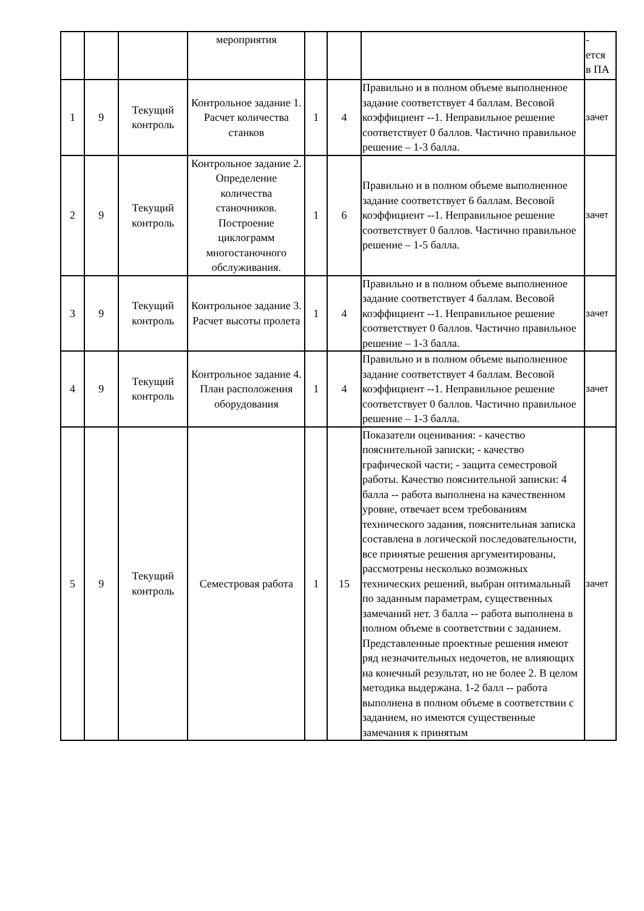| | | | мероприятия | | | | - ется в ПА |
| 1 | 9 | Текущий контроль | Контрольное задание 1. Расчет количества станков | 1 | 4 | Правильно и в полном объеме выполненное задание соответствует 4 баллам. Весовой коэффициент --1. Неправильное решение соответствует 0 баллов. Частично правильное решение – 1-3 балла. | зачет |
| 2 | 9 | Текущий контроль | Контрольное задание 2. Определение количества станочников. Построение циклограмм многостаночного обслуживания. | 1 | 6 | Правильно и в полном объеме выполненное задание соответствует 6 баллам. Весовой коэффициент --1. Неправильное решение соответствует 0 баллов. Частично правильное решение – 1-5 балла. | зачет |
| 3 | 9 | Текущий контроль | Контрольное задание 3. Расчет высоты пролета | 1 | 4 | Правильно и в полном объеме выполненное задание соответствует 4 баллам. Весовой коэффициент --1. Неправильное решение соответствует 0 баллов. Частично правильное решение – 1-3 балла. | зачет |
| 4 | 9 | Текущий контроль | Контрольное задание 4. План расположения оборудования | 1 | 4 | Правильно и в полном объеме выполненное задание соответствует 4 баллам. Весовой коэффициент --1. Неправильное решение соответствует 0 баллов. Частично правильное решение – 1-3 балла. | зачет |
| 5 | 9 | Текущий контроль | Семестровая работа | 1 | 15 | Показатели оценивания: - качество пояснительной записки; - качество графической части; - защита семестровой работы. Качество пояснительной записки: 4 балла -- работа выполнена на качественном уровне, отвечает всем требованиям технического задания, пояснительная записка составлена в логической последовательности, все принятые решения аргументированы, рассмотрены несколько возможных технических решений, выбран оптимальный по заданным параметрам, существенных замечаний нет. 3 балла -- работа выполнена в полном объеме в соответствии с заданием. Представленные проектные решения имеют ряд незначительных недочетов, не влияющих на конечный результат, но не более 2. В целом методика выдержана. 1-2 балл -- работа выполнена в полном объеме в соответствии с заданием, но имеются существенные замечания к принятым | зачет |